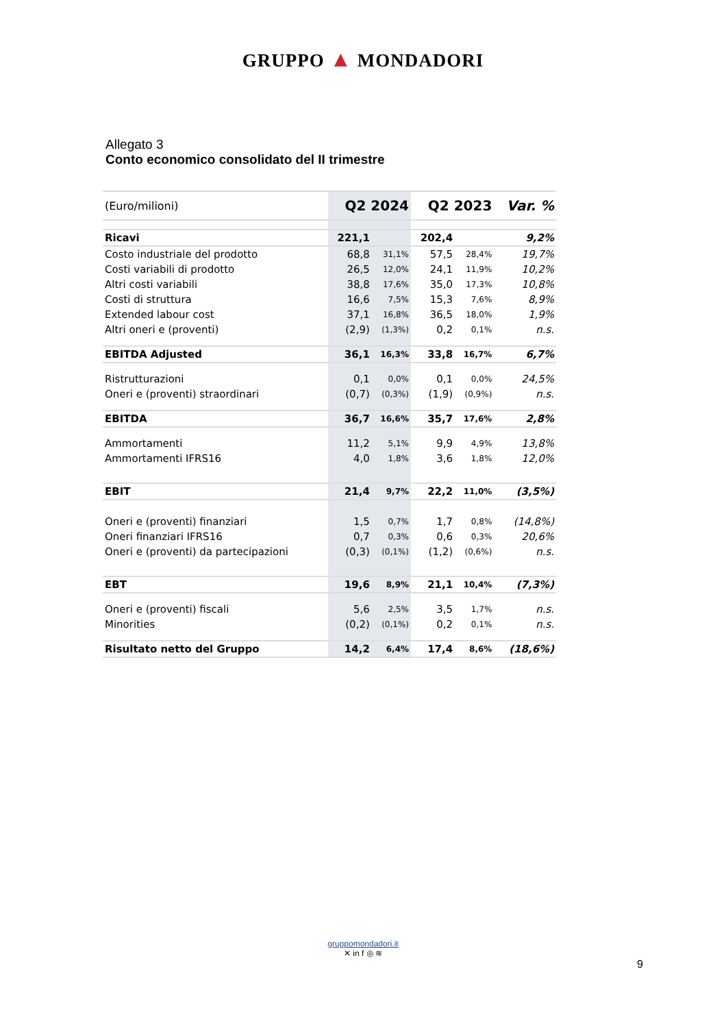GRUPPO ▲ MONDADORI
Allegato 3
Conto economico consolidato del II trimestre
| (Euro/milioni) | Q2 2024 | | Q2 2023 | | Var. % |
| --- | --- | --- | --- | --- | --- |
| Ricavi | 221,1 | | 202,4 | | 9,2% |
| Costo industriale del prodotto | 68,8 | 31,1% | 57,5 | 28,4% | 19,7% |
| Costi variabili di prodotto | 26,5 | 12,0% | 24,1 | 11,9% | 10,2% |
| Altri costi variabili | 38,8 | 17,6% | 35,0 | 17,3% | 10,8% |
| Costi di struttura | 16,6 | 7,5% | 15,3 | 7,6% | 8,9% |
| Extended labour cost | 37,1 | 16,8% | 36,5 | 18,0% | 1,9% |
| Altri oneri e (proventi) | (2,9) | (1,3%) | 0,2 | 0,1% | n.s. |
| EBITDA Adjusted | 36,1 | 16,3% | 33,8 | 16,7% | 6,7% |
| Ristrutturazioni | 0,1 | 0,0% | 0,1 | 0,0% | 24,5% |
| Oneri e (proventi) straordinari | (0,7) | (0,3%) | (1,9) | (0,9%) | n.s. |
| EBITDA | 36,7 | 16,6% | 35,7 | 17,6% | 2,8% |
| Ammortamenti | 11,2 | 5,1% | 9,9 | 4,9% | 13,8% |
| Ammortamenti IFRS16 | 4,0 | 1,8% | 3,6 | 1,8% | 12,0% |
| EBIT | 21,4 | 9,7% | 22,2 | 11,0% | (3,5%) |
| Oneri e (proventi) finanziari | 1,5 | 0,7% | 1,7 | 0,8% | (14,8%) |
| Oneri finanziari IFRS16 | 0,7 | 0,3% | 0,6 | 0,3% | 20,6% |
| Oneri e (proventi) da partecipazioni | (0,3) | (0,1%) | (1,2) | (0,6%) | n.s. |
| EBT | 19,6 | 8,9% | 21,1 | 10,4% | (7,3%) |
| Oneri e (proventi) fiscali | 5,6 | 2,5% | 3,5 | 1,7% | n.s. |
| Minorities | (0,2) | (0,1%) | 0,2 | 0,1% | n.s. |
| Risultato netto del Gruppo | 14,2 | 6,4% | 17,4 | 8,6% | (18,6%) |
gruppomondadori.it
✕ in f ◎ ≋
9